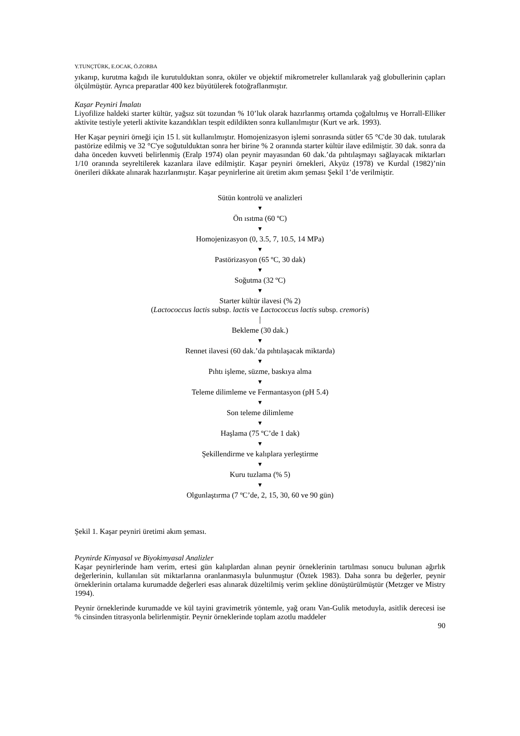Y.TUNÇTÜRK, E.OCAK, Ö.ZORBA
yıkanıp, kurutma kağıdı ile kurutulduktan sonra, oküler ve objektif mikrometreler kullanılarak yağ globullerinin çapları ölçülmüştür. Ayrıca preparatlar 400 kez büyütülerek fotoğraflanmıştır.
Kaşar Peyniri İmalatı
Liyofilize haldeki starter kültür, yağsız süt tozundan % 10’luk olarak hazırlanmış ortamda çoğaltılmış ve Horrall-Elliker aktivite testiyle yeterli aktivite kazandıkları tespit edildikten sonra kullanılmıştır (Kurt ve ark. 1993).
Her Kaşar peyniri örneği için 15 l. süt kullanılmıştır. Homojenizasyon işlemi sonrasında sütler 65 °C'de 30 dak. tutularak pastörize edilmiş ve 32 °C'ye soğutulduktan sonra her birine % 2 oranında starter kültür ilave edilmiştir. 30 dak. sonra da daha önceden kuvveti belirlenmiş (Eralp 1974) olan peynir mayasından 60 dak.’da pıhtılaşmayı sağlayacak miktarları 1/10 oranında seyreltilerek kazanlara ilave edilmiştir. Kaşar peyniri örnekleri, Akyüz (1978) ve Kurdal (1982)’nin önerileri dikkate alınarak hazırlanmıştır. Kaşar peynirlerine ait üretim akım şeması Şekil 1’de verilmiştir.
Sütün kontrolü ve analizleri
▼
Ön ısıtma (60 ºC)
▼
Homojenizasyon (0, 3.5, 7, 10.5, 14 MPa)
▼
Pastörizasyon (65 ºC, 30 dak)
▼
Soğutma (32 ºC)
▼
Starter kültür ilavesi (% 2)
(Lactococcus lactis subsp. lactis ve Lactococcus lactis subsp. cremoris)
│
Bekleme (30 dak.)
▼
Rennet ilavesi (60 dak.’da pıhtılaşacak miktarda)
▼
Pıhtı işleme, süzme, baskıya alma
▼
Teleme dilimleme ve Fermantasyon (pH 5.4)
▼
Son teleme dilimleme
▼
Haşlama (75 ºC’de 1 dak)
▼
Şekillendirme ve kalıplara yerleştirme
▼
Kuru tuzlama (% 5)
▼
Olgunlaştırma (7 ºC’de, 2, 15, 30, 60 ve 90 gün)
Şekil 1. Kaşar peyniri üretimi akım şeması.
Peynirde Kimyasal ve Biyokimyasal Analizler
Kaşar peynirlerinde ham verim, ertesi gün kalıplardan alınan peynir örneklerinin tartılması sonucu bulunan ağırlık değerlerinin, kullanılan süt miktarlarına oranlanmasıyla bulunmuştur (Öztek 1983). Daha sonra bu değerler, peynir örneklerinin ortalama kurumadde değerleri esas alınarak düzeltilmiş verim şekline dönüştürülmüştür (Metzger ve Mistry 1994).
Peynir örneklerinde kurumadde ve kül tayini gravimetrik yöntemle, yağ oranı Van-Gulik metoduyla, asitlik derecesi ise % cinsinden titrasyonla belirlenmiştir. Peynir örneklerinde toplam azotlu maddeler
90